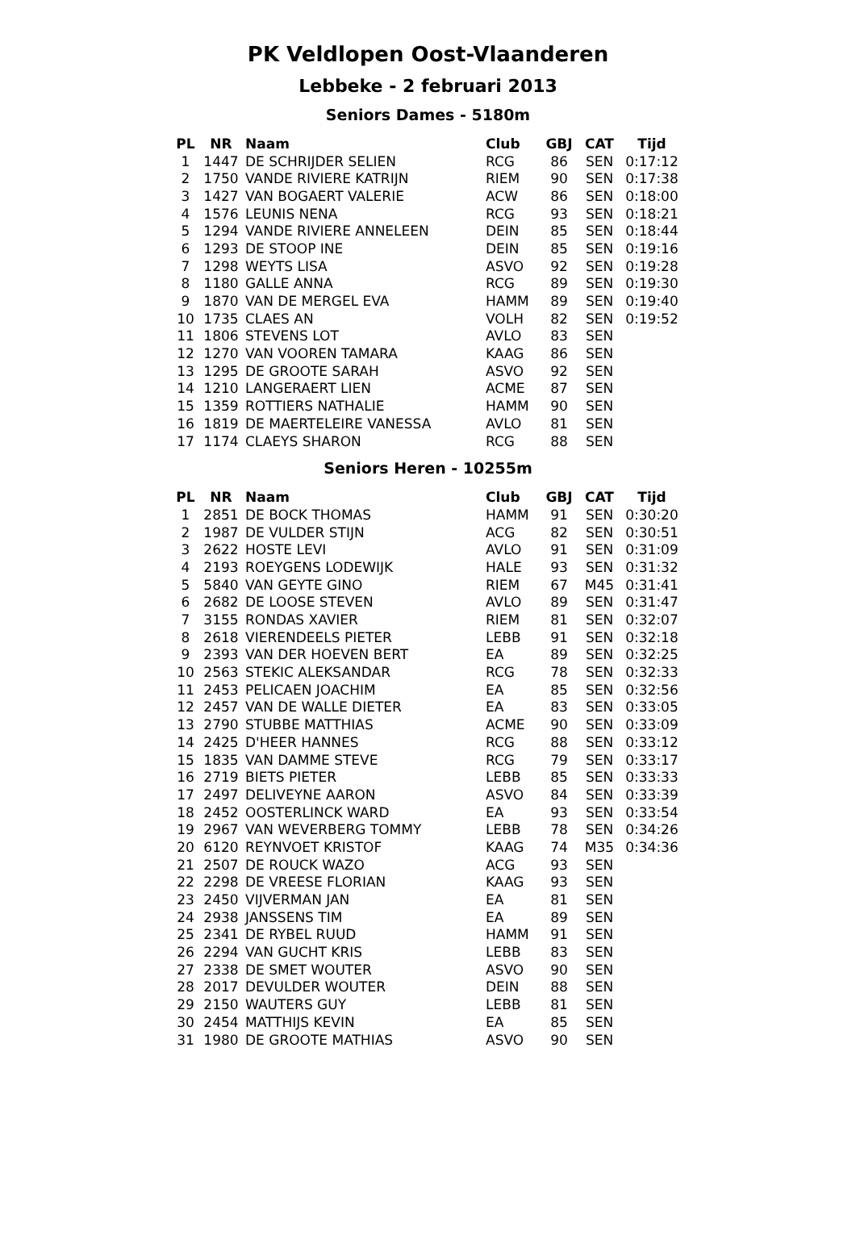PK Veldlopen Oost-Vlaanderen
Lebbeke - 2 februari 2013
Seniors Dames - 5180m
| PL | NR | Naam | Club | GBJ | CAT | Tijd |
| --- | --- | --- | --- | --- | --- | --- |
| 1 | 1447 | DE SCHRIJDER SELIEN | RCG | 86 | SEN | 0:17:12 |
| 2 | 1750 | VANDE RIVIERE KATRIJN | RIEM | 90 | SEN | 0:17:38 |
| 3 | 1427 | VAN BOGAERT VALERIE | ACW | 86 | SEN | 0:18:00 |
| 4 | 1576 | LEUNIS NENA | RCG | 93 | SEN | 0:18:21 |
| 5 | 1294 | VANDE RIVIERE ANNELEEN | DEIN | 85 | SEN | 0:18:44 |
| 6 | 1293 | DE STOOP INE | DEIN | 85 | SEN | 0:19:16 |
| 7 | 1298 | WEYTS LISA | ASVO | 92 | SEN | 0:19:28 |
| 8 | 1180 | GALLE ANNA | RCG | 89 | SEN | 0:19:30 |
| 9 | 1870 | VAN DE MERGEL EVA | HAMM | 89 | SEN | 0:19:40 |
| 10 | 1735 | CLAES AN | VOLH | 82 | SEN | 0:19:52 |
| 11 | 1806 | STEVENS LOT | AVLO | 83 | SEN | |
| 12 | 1270 | VAN VOOREN TAMARA | KAAG | 86 | SEN | |
| 13 | 1295 | DE GROOTE SARAH | ASVO | 92 | SEN | |
| 14 | 1210 | LANGERAERT LIEN | ACME | 87 | SEN | |
| 15 | 1359 | ROTTIERS NATHALIE | HAMM | 90 | SEN | |
| 16 | 1819 | DE MAERTELEIRE VANESSA | AVLO | 81 | SEN | |
| 17 | 1174 | CLAEYS SHARON | RCG | 88 | SEN | |
Seniors Heren - 10255m
| PL | NR | Naam | Club | GBJ | CAT | Tijd |
| --- | --- | --- | --- | --- | --- | --- |
| 1 | 2851 | DE BOCK THOMAS | HAMM | 91 | SEN | 0:30:20 |
| 2 | 1987 | DE VULDER STIJN | ACG | 82 | SEN | 0:30:51 |
| 3 | 2622 | HOSTE LEVI | AVLO | 91 | SEN | 0:31:09 |
| 4 | 2193 | ROEYGENS LODEWIJK | HALE | 93 | SEN | 0:31:32 |
| 5 | 5840 | VAN GEYTE GINO | RIEM | 67 | M45 | 0:31:41 |
| 6 | 2682 | DE LOOSE STEVEN | AVLO | 89 | SEN | 0:31:47 |
| 7 | 3155 | RONDAS XAVIER | RIEM | 81 | SEN | 0:32:07 |
| 8 | 2618 | VIERENDEELS PIETER | LEBB | 91 | SEN | 0:32:18 |
| 9 | 2393 | VAN DER HOEVEN BERT | EA | 89 | SEN | 0:32:25 |
| 10 | 2563 | STEKIC ALEKSANDAR | RCG | 78 | SEN | 0:32:33 |
| 11 | 2453 | PELICAEN JOACHIM | EA | 85 | SEN | 0:32:56 |
| 12 | 2457 | VAN DE WALLE DIETER | EA | 83 | SEN | 0:33:05 |
| 13 | 2790 | STUBBE MATTHIAS | ACME | 90 | SEN | 0:33:09 |
| 14 | 2425 | D'HEER HANNES | RCG | 88 | SEN | 0:33:12 |
| 15 | 1835 | VAN DAMME STEVE | RCG | 79 | SEN | 0:33:17 |
| 16 | 2719 | BIETS PIETER | LEBB | 85 | SEN | 0:33:33 |
| 17 | 2497 | DELIVEYNE AARON | ASVO | 84 | SEN | 0:33:39 |
| 18 | 2452 | OOSTERLINCK WARD | EA | 93 | SEN | 0:33:54 |
| 19 | 2967 | VAN WEVERBERG TOMMY | LEBB | 78 | SEN | 0:34:26 |
| 20 | 6120 | REYNVOET KRISTOF | KAAG | 74 | M35 | 0:34:36 |
| 21 | 2507 | DE ROUCK WAZO | ACG | 93 | SEN | |
| 22 | 2298 | DE VREESE FLORIAN | KAAG | 93 | SEN | |
| 23 | 2450 | VIJVERMAN JAN | EA | 81 | SEN | |
| 24 | 2938 | JANSSENS TIM | EA | 89 | SEN | |
| 25 | 2341 | DE RYBEL RUUD | HAMM | 91 | SEN | |
| 26 | 2294 | VAN GUCHT KRIS | LEBB | 83 | SEN | |
| 27 | 2338 | DE SMET WOUTER | ASVO | 90 | SEN | |
| 28 | 2017 | DEVULDER WOUTER | DEIN | 88 | SEN | |
| 29 | 2150 | WAUTERS GUY | LEBB | 81 | SEN | |
| 30 | 2454 | MATTHIJS KEVIN | EA | 85 | SEN | |
| 31 | 1980 | DE GROOTE MATHIAS | ASVO | 90 | SEN | |